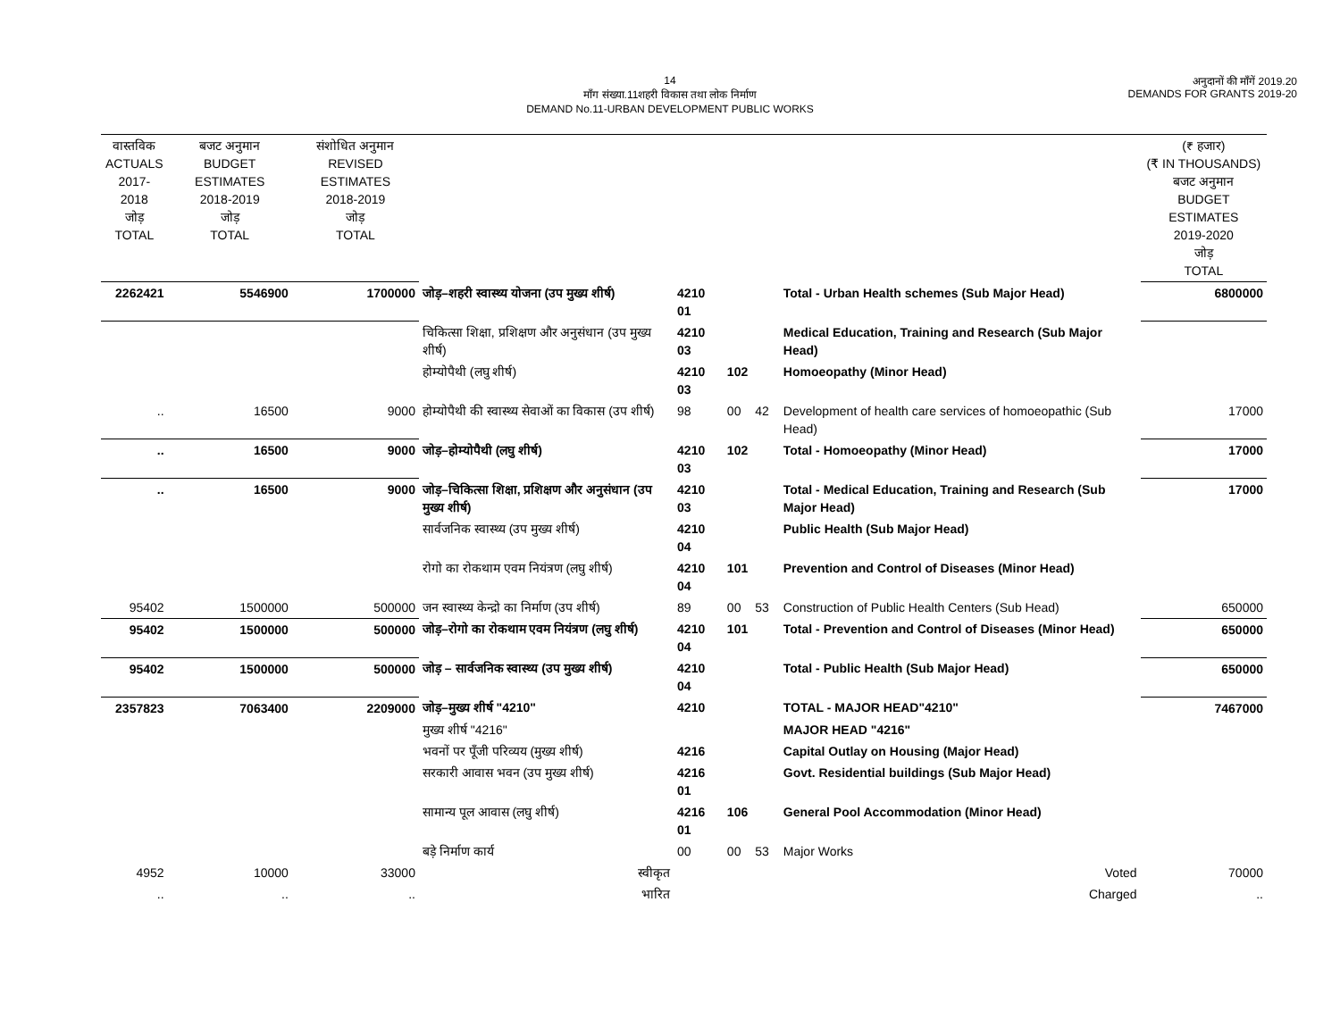14
माँग संख्या.11शहरी विकास तथा लोक निर्माण
DEMAND No.11-URBAN DEVELOPMENT PUBLIC WORKS
अनुदानों की माँगें 2019.20
DEMANDS FOR GRANTS 2019-20
| वास्तविक ACTUALS 2017-2018 जोड़ TOTAL | बजट अनुमान BUDGET ESTIMATES 2018-2019 जोड़ TOTAL | संशोधित अनुमान REVISED ESTIMATES 2018-2019 जोड़ TOTAL | | | | | | | (₹ हजार) (₹ IN THOUSANDS) बजट अनुमान BUDGET ESTIMATES 2019-2020 जोड़ TOTAL |
| 2262421 | 5546900 | 1700000 | जोड़–शहरी स्वास्थ्य योजना (उप मुख्य शीर्ष) | 4210 01 | | | | Total - Urban Health schemes (Sub Major Head) | 6800000 |
| | | | चिकित्सा शिक्षा, प्रशिक्षण और अनुसंधान (उप मुख्य शीर्ष) | 4210 03 | | | | Medical Education, Training and Research (Sub Major Head) | |
| | | | होम्योपैथी (लघु शीर्ष) | 4210 03 | 102 | | | Homoeopathy (Minor Head) | |
| .. | 16500 | 9000 | होम्योपैथी की स्वास्थ्य सेवाओं का विकास (उप शीर्ष) | 98 | 00 | 42 | | Development of health care services of homoeopathic (Sub Head) | 17000 |
| .. | 16500 | 9000 | जोड़–होम्योपैथी (लघु शीर्ष) | 4210 03 | 102 | | | Total - Homoeopathy (Minor Head) | 17000 |
| .. | 16500 | 9000 | जोड़–चिकित्सा शिक्षा, प्रशिक्षण और अनुसंधान (उप मुख्य शीर्ष) | 4210 03 | | | | Total - Medical Education, Training and Research (Sub Major Head) | 17000 |
| | | | सार्वजनिक स्वास्थ्य (उप मुख्य शीर्ष) | 4210 04 | | | | Public Health (Sub Major Head) | |
| | | | रोगो का रोकथाम एवम नियंत्रण (लघु शीर्ष) | 4210 04 | 101 | | | Prevention and Control of Diseases (Minor Head) | |
| 95402 | 1500000 | 500000 | जन स्वास्थ्य केन्द्रो का निर्माण (उप शीर्ष) | 89 | 00 | 53 | | Construction of Public Health Centers (Sub Head) | 650000 |
| 95402 | 1500000 | 500000 | जोड़–रोगो का रोकथाम एवम नियंत्रण (लघु शीर्ष) | 4210 04 | 101 | | | Total - Prevention and Control of Diseases (Minor Head) | 650000 |
| 95402 | 1500000 | 500000 | जोड़ – सार्वजनिक स्वास्थ्य (उप मुख्य शीर्ष) | 4210 04 | | | | Total - Public Health (Sub Major Head) | 650000 |
| 2357823 | 7063400 | 2209000 | जोड़–मुख्य शीर्ष "4210" | 4210 | | | | TOTAL - MAJOR HEAD"4210" | 7467000 |
| | | | मुख्य शीर्ष "4216" | | | | | MAJOR HEAD "4216" | |
| | | | भवनों पर पूँजी परिव्यय (मुख्य शीर्ष) | 4216 | | | | Capital Outlay on Housing (Major Head) | |
| | | | सरकारी आवास भवन (उप मुख्य शीर्ष) | 4216 01 | | | | Govt. Residential buildings (Sub Major Head) | |
| | | | सामान्य पूल आवास (लघु शीर्ष) | 4216 01 | 106 | | | General Pool Accommodation (Minor Head) | |
| | | | बड़े निर्माण कार्य | 00 | 00 | 53 | | Major Works | |
| 4952 | 10000 | 33000 | स्वीकृत | | | | | Voted | 70000 |
| .. | .. | .. | भारित | | | | | Charged | .. |